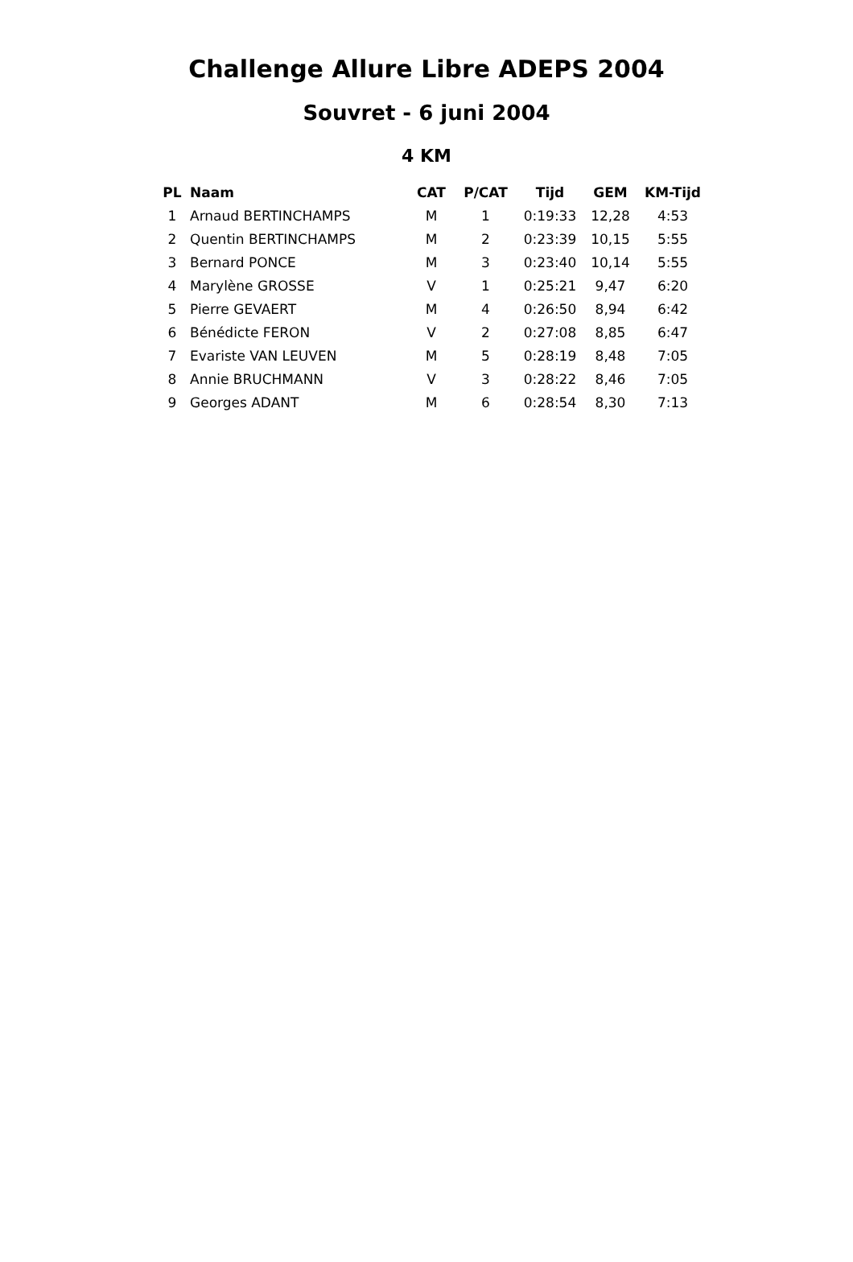Challenge Allure Libre ADEPS 2004
Souvret - 6 juni 2004
4 KM
| PL | Naam | CAT | P/CAT | Tijd | GEM | KM-Tijd |
| --- | --- | --- | --- | --- | --- | --- |
| 1 | Arnaud BERTINCHAMPS | M | 1 | 0:19:33 | 12,28 | 4:53 |
| 2 | Quentin BERTINCHAMPS | M | 2 | 0:23:39 | 10,15 | 5:55 |
| 3 | Bernard PONCE | M | 3 | 0:23:40 | 10,14 | 5:55 |
| 4 | Marylène GROSSE | V | 1 | 0:25:21 | 9,47 | 6:20 |
| 5 | Pierre GEVAERT | M | 4 | 0:26:50 | 8,94 | 6:42 |
| 6 | Bénédicte FERON | V | 2 | 0:27:08 | 8,85 | 6:47 |
| 7 | Evariste VAN LEUVEN | M | 5 | 0:28:19 | 8,48 | 7:05 |
| 8 | Annie BRUCHMANN | V | 3 | 0:28:22 | 8,46 | 7:05 |
| 9 | Georges ADANT | M | 6 | 0:28:54 | 8,30 | 7:13 |